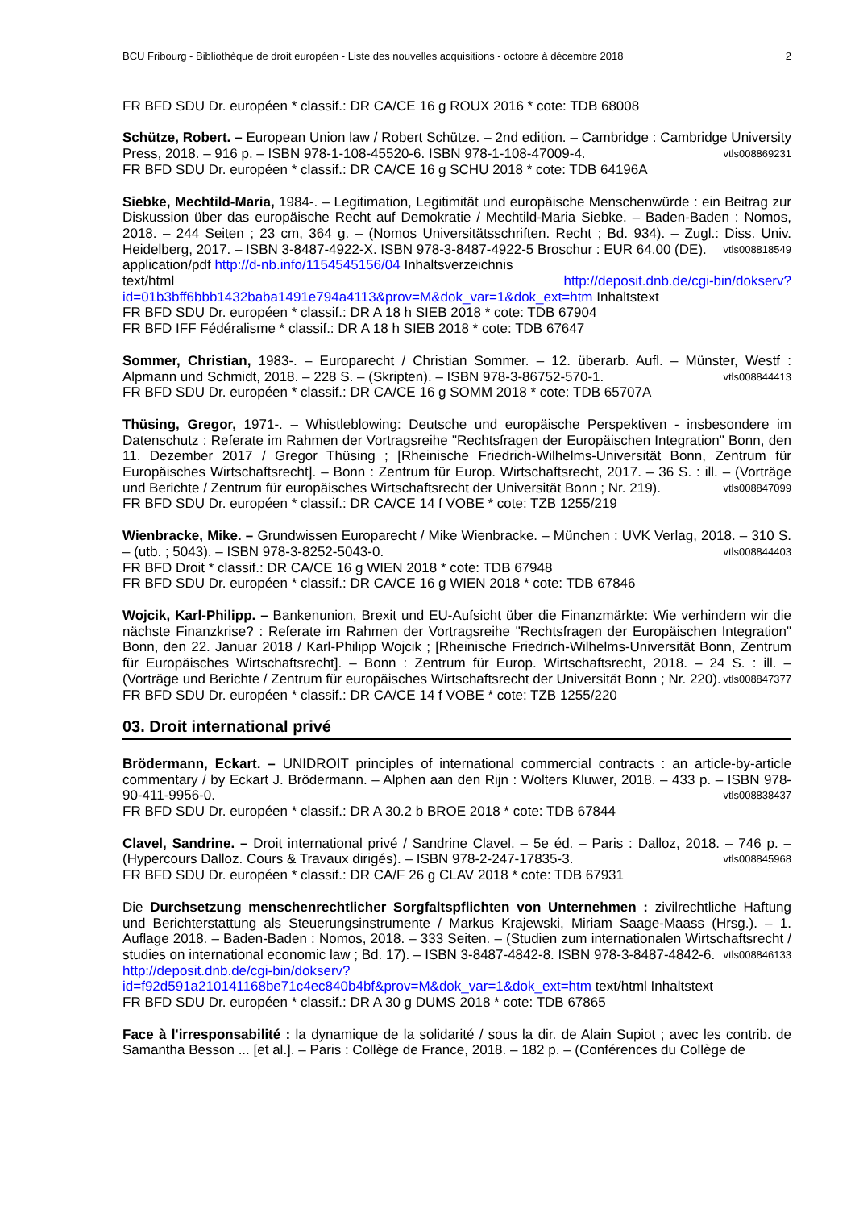BCU Fribourg - Bibliothèque de droit européen - Liste des nouvelles acquisitions - octobre à décembre 2018 2
FR BFD SDU Dr. européen * classif.: DR CA/CE 16 g ROUX 2016 * cote: TDB 68008
Schütze, Robert. – European Union law / Robert Schütze. – 2nd edition. – Cambridge : Cambridge University Press, 2018. – 916 p. – ISBN 978-1-108-45520-6. ISBN 978-1-108-47009-4. vtls008869231
FR BFD SDU Dr. européen * classif.: DR CA/CE 16 g SCHU 2018 * cote: TDB 64196A
Siebke, Mechtild-Maria, 1984-. – Legitimation, Legitimität und europäische Menschenwürde : ein Beitrag zur Diskussion über das europäische Recht auf Demokratie / Mechtild-Maria Siebke. – Baden-Baden : Nomos, 2018. – 244 Seiten ; 23 cm, 364 g. – (Nomos Universitätsschriften. Recht ; Bd. 934). – Zugl.: Diss. Univ. Heidelberg, 2017. – ISBN 3-8487-4922-X. ISBN 978-3-8487-4922-5 Broschur : EUR 64.00 (DE). vtls008818549
application/pdf http://d-nb.info/1154545156/04 Inhaltsverzeichnis
text/html http://deposit.dnb.de/cgi-bin/dokserv?id=01b3bff6bbb1432baba1491e794a4113&prov=M&dok_var=1&dok_ext=htm Inhaltstext
FR BFD SDU Dr. européen * classif.: DR A 18 h SIEB 2018 * cote: TDB 67904
FR BFD IFF Fédéralisme * classif.: DR A 18 h SIEB 2018 * cote: TDB 67647
Sommer, Christian, 1983-. – Europarecht / Christian Sommer. – 12. überarb. Aufl. – Münster, Westf : Alpmann und Schmidt, 2018. – 228 S. – (Skripten). – ISBN 978-3-86752-570-1. vtls008844413
FR BFD SDU Dr. européen * classif.: DR CA/CE 16 g SOMM 2018 * cote: TDB 65707A
Thüsing, Gregor, 1971-. – Whistleblowing: Deutsche und europäische Perspektiven - insbesondere im Datenschutz : Referate im Rahmen der Vortragsreihe "Rechtsfragen der Europäischen Integration" Bonn, den 11. Dezember 2017 / Gregor Thüsing ; [Rheinische Friedrich-Wilhelms-Universität Bonn, Zentrum für Europäisches Wirtschaftsrecht]. – Bonn : Zentrum für Europ. Wirtschaftsrecht, 2017. – 36 S. : ill. – (Vorträge und Berichte / Zentrum für europäisches Wirtschaftsrecht der Universität Bonn ; Nr. 219). vtls008847099
FR BFD SDU Dr. européen * classif.: DR CA/CE 14 f VOBE * cote: TZB 1255/219
Wienbracke, Mike. – Grundwissen Europarecht / Mike Wienbracke. – München : UVK Verlag, 2018. – 310 S. – (utb. ; 5043). – ISBN 978-3-8252-5043-0. vtls008844403
FR BFD Droit * classif.: DR CA/CE 16 g WIEN 2018 * cote: TDB 67948
FR BFD SDU Dr. européen * classif.: DR CA/CE 16 g WIEN 2018 * cote: TDB 67846
Wojcik, Karl-Philipp. – Bankenunion, Brexit und EU-Aufsicht über die Finanzmärkte: Wie verhindern wir die nächste Finanzkrise? : Referate im Rahmen der Vortragsreihe "Rechtsfragen der Europäischen Integration" Bonn, den 22. Januar 2018 / Karl-Philipp Wojcik ; [Rheinische Friedrich-Wilhelms-Universität Bonn, Zentrum für Europäisches Wirtschaftsrecht]. – Bonn : Zentrum für Europ. Wirtschaftsrecht, 2018. – 24 S. : ill. – (Vorträge und Berichte / Zentrum für europäisches Wirtschaftsrecht der Universität Bonn ; Nr. 220). vtls008847377
FR BFD SDU Dr. européen * classif.: DR CA/CE 14 f VOBE * cote: TZB 1255/220
03. Droit international privé
Brödermann, Eckart. – UNIDROIT principles of international commercial contracts : an article-by-article commentary / by Eckart J. Brödermann. – Alphen aan den Rijn : Wolters Kluwer, 2018. – 433 p. – ISBN 978-90-411-9956-0. vtls008838437
FR BFD SDU Dr. européen * classif.: DR A 30.2 b BROE 2018 * cote: TDB 67844
Clavel, Sandrine. – Droit international privé / Sandrine Clavel. – 5e éd. – Paris : Dalloz, 2018. – 746 p. – (Hypercours Dalloz. Cours & Travaux dirigés). – ISBN 978-2-247-17835-3. vtls008845968
FR BFD SDU Dr. européen * classif.: DR CA/F 26 g CLAV 2018 * cote: TDB 67931
Die Durchsetzung menschenrechtlicher Sorgfaltspflichten von Unternehmen : zivilrechtliche Haftung und Berichterstattung als Steuerungsinstrumente / Markus Krajewski, Miriam Saage-Maass (Hrsg.). – 1. Auflage 2018. – Baden-Baden : Nomos, 2018. – 333 Seiten. – (Studien zum internationalen Wirtschaftsrecht / studies on international economic law ; Bd. 17). – ISBN 3-8487-4842-8. ISBN 978-3-8487-4842-6. vtls008846133
http://deposit.dnb.de/cgi-bin/dokserv?id=f92d591a210141168be71c4ec840b4bf&prov=M&dok_var=1&dok_ext=htm text/html Inhaltstext
FR BFD SDU Dr. européen * classif.: DR A 30 g DUMS 2018 * cote: TDB 67865
Face à l'irresponsabilité : la dynamique de la solidarité / sous la dir. de Alain Supiot ; avec les contrib. de Samantha Besson ... [et al.]. – Paris : Collège de France, 2018. – 182 p. – (Conférences du Collège de